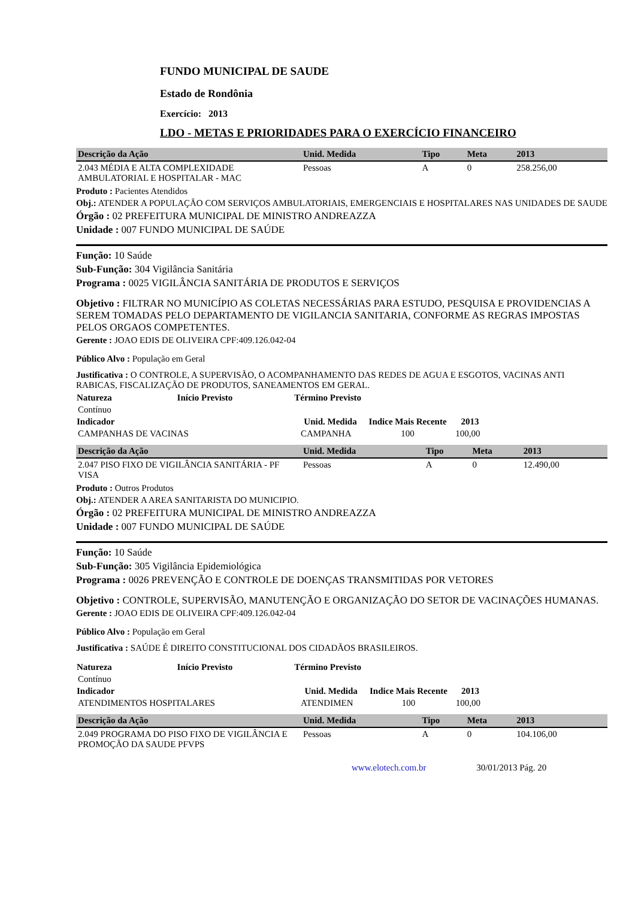FUNDO MUNICIPAL DE SAUDE
Estado de Rondônia
Exercício: 2013
LDO - METAS E PRIORIDADES PARA O EXERCÍCIO FINANCEIRO
| Descrição da Ação | Unid. Medida | Tipo | Meta | 2013 |
| --- | --- | --- | --- | --- |
| 2.043 MÉDIA E ALTA COMPLEXIDADE AMBULATORIAL E HOSPITALAR - MAC | Pessoas | A | 0 | 258.256,00 |
Produto : Pacientes Atendidos
Obj.: ATENDER A POPULAÇÃO COM SERVIÇOS AMBULATORIAIS, EMERGENCIAIS E HOSPITALARES NAS UNIDADES DE SAUDE
Órgão : 02 PREFEITURA MUNICIPAL DE MINISTRO ANDREAZZA
Unidade : 007 FUNDO MUNICIPAL DE SAÚDE
Função: 10 Saúde
Sub-Função: 304 Vigilância Sanitária
Programa : 0025 VIGILÂNCIA SANITÁRIA DE PRODUTOS E SERVIÇOS
Objetivo : FILTRAR NO MUNICÍPIO AS COLETAS NECESSÁRIAS PARA ESTUDO, PESQUISA E PROVIDENCIAS A SEREM TOMADAS PELO DEPARTAMENTO DE VIGILANCIA SANITARIA, CONFORME AS REGRAS IMPOSTAS PELOS ORGAOS COMPETENTES.
Gerente : JOAO EDIS DE OLIVEIRA CPF:409.126.042-04
Público Alvo : População em Geral
Justificativa : O CONTROLE, A SUPERVISÃO, O ACOMPANHAMENTO DAS REDES DE AGUA E ESGOTOS, VACINAS ANTI RABICAS, FISCALIZAÇÃO DE PRODUTOS, SANEAMENTOS EM GERAL.
| Natureza | Início Previsto | Término Previsto | |
| --- | --- | --- | --- |
| Contínuo | | | |
| Indicador | Unid. Medida | Indice Mais Recente | 2013 | |
| --- | --- | --- | --- | --- |
| CAMPANHAS DE VACINAS | CAMPANHA | 100 | 100,00 | |
| Descrição da Ação | Unid. Medida | Tipo | Meta | 2013 |
| --- | --- | --- | --- | --- |
| 2.047 PISO FIXO DE VIGILÂNCIA SANITÁRIA - PF VISA | Pessoas | A | 0 | 12.490,00 |
Produto : Outros Produtos
Obj.: ATENDER A AREA SANITARISTA DO MUNICIPIO.
Órgão : 02 PREFEITURA MUNICIPAL DE MINISTRO ANDREAZZA
Unidade : 007 FUNDO MUNICIPAL DE SAÚDE
Função: 10 Saúde
Sub-Função: 305 Vigilância Epidemiológica
Programa : 0026 PREVENÇÃO E CONTROLE DE DOENÇAS TRANSMITIDAS POR VETORES
Objetivo : CONTROLE, SUPERVISÃO, MANUTENÇÃO E ORGANIZAÇÃO DO SETOR DE VACINAÇÕES HUMANAS.
Gerente : JOAO EDIS DE OLIVEIRA CPF:409.126.042-04
Público Alvo : População em Geral
Justificativa : SAÚDE É DIREITO CONSTITUCIONAL DOS CIDADÃOS BRASILEIROS.
| Natureza | Início Previsto | Término Previsto | |
| --- | --- | --- | --- |
| Contínuo | | | |
| Indicador | Unid. Medida | Indice Mais Recente | 2013 | |
| --- | --- | --- | --- | --- |
| ATENDIMENTOS HOSPITALARES | ATENDIMEN | 100 | 100,00 | |
| Descrição da Ação | Unid. Medida | Tipo | Meta | 2013 |
| --- | --- | --- | --- | --- |
| 2.049 PROGRAMA DO PISO FIXO DE VIGILÂNCIA E PROMOÇÃO DA SAUDE PFVPS | Pessoas | A | 0 | 104.106,00 |
www.elotech.com.br 30/01/2013 Pág. 20